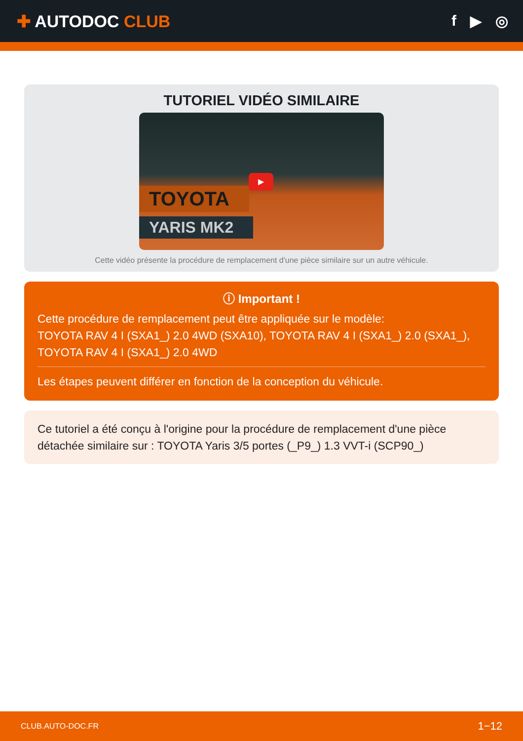✚ AUTODOC CLUB f ▶ ◎
TUTORIEL VIDÉO SIMILAIRE
TOYOTA
YARIS MK2
▶
Cette vidéo présente la procédure de remplacement d'une pièce similaire sur un autre véhicule.
ⓘ Important !
Cette procédure de remplacement peut être appliquée sur le modèle:
TOYOTA RAV 4 I (SXA1_) 2.0 4WD (SXA10), TOYOTA RAV 4 I (SXA1_) 2.0 (SXA1_), TOYOTA RAV 4 I (SXA1_) 2.0 4WD
Les étapes peuvent différer en fonction de la conception du véhicule.
Ce tutoriel a été conçu à l'origine pour la procédure de remplacement d'une pièce détachée similaire sur : TOYOTA Yaris 3/5 portes (_P9_) 1.3 VVT-i (SCP90_)
CLUB.AUTO-DOC.FR 1−12